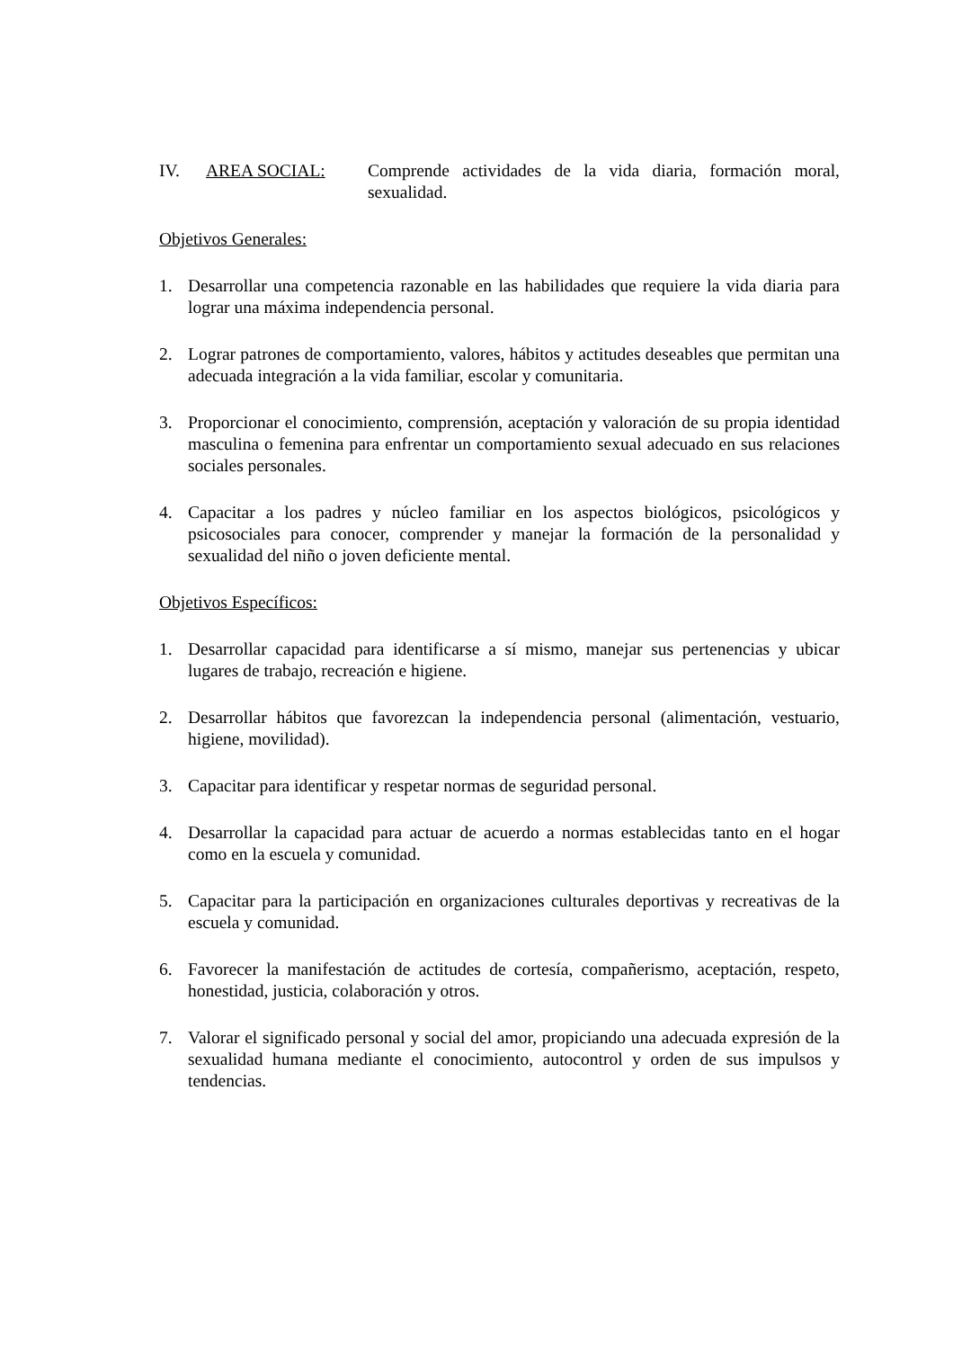IV. AREA SOCIAL: Comprende actividades de la vida diaria, formación moral, sexualidad.
Objetivos Generales:
1. Desarrollar una competencia razonable en las habilidades que requiere la vida diaria para lograr una máxima independencia personal.
2. Lograr patrones de comportamiento, valores, hábitos y actitudes deseables que permitan una adecuada integración a la vida familiar, escolar y comunitaria.
3. Proporcionar el conocimiento, comprensión, aceptación y valoración de su propia identidad masculina o femenina para enfrentar un comportamiento sexual adecuado en sus relaciones sociales personales.
4. Capacitar a los padres y núcleo familiar en los aspectos biológicos, psicológicos y psicosociales para conocer, comprender y manejar la formación de la personalidad y sexualidad del niño o joven deficiente mental.
Objetivos Específicos:
1. Desarrollar capacidad para identificarse a sí mismo, manejar sus pertenencias y ubicar lugares de trabajo, recreación e higiene.
2. Desarrollar hábitos que favorezcan la independencia personal (alimentación, vestuario, higiene, movilidad).
3. Capacitar para identificar y respetar normas de seguridad personal.
4. Desarrollar la capacidad para actuar de acuerdo a normas establecidas tanto en el hogar como en la escuela y comunidad.
5. Capacitar para la participación en organizaciones culturales deportivas y recreativas de la escuela y comunidad.
6. Favorecer la manifestación de actitudes de cortesía, compañerismo, aceptación, respeto, honestidad, justicia, colaboración y otros.
7. Valorar el significado personal y social del amor, propiciando una adecuada expresión de la sexualidad humana mediante el conocimiento, autocontrol y orden de sus impulsos y tendencias.